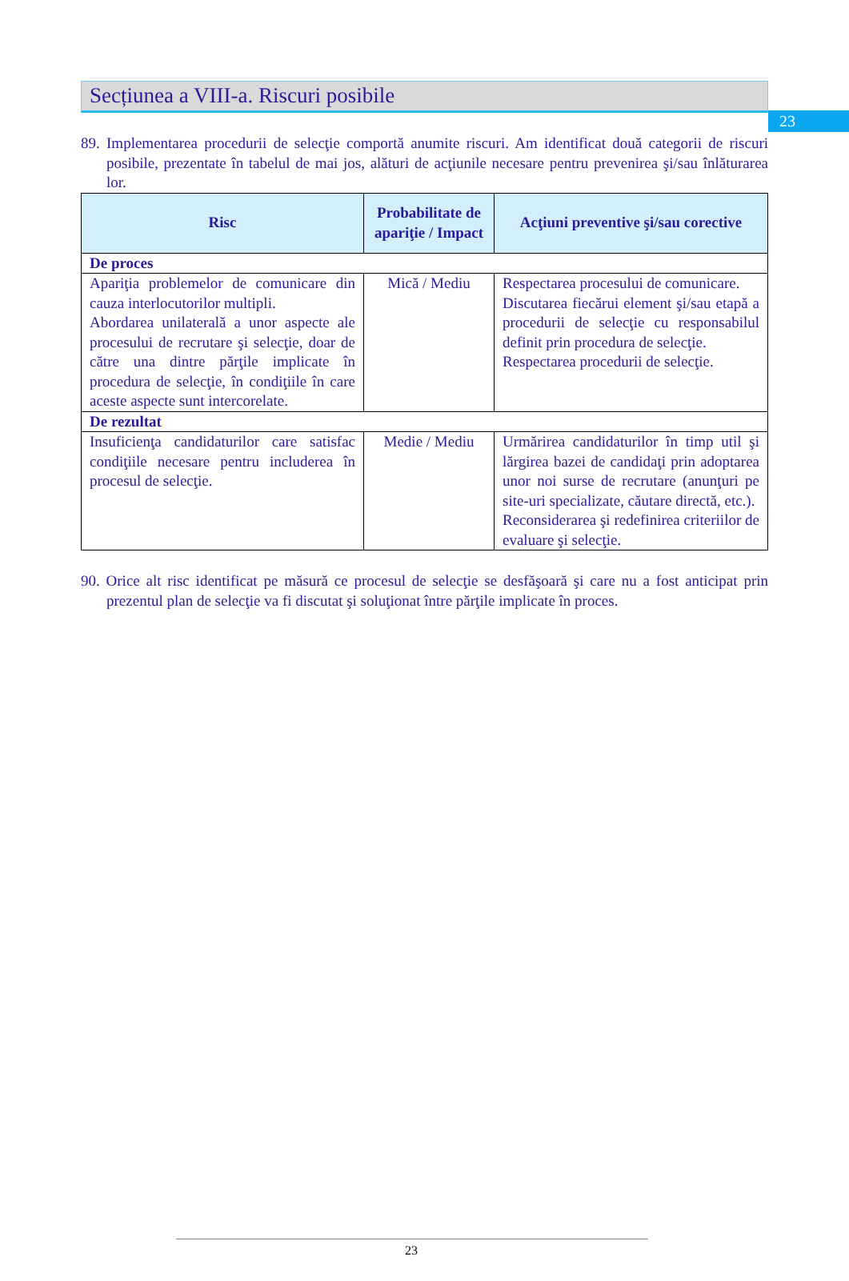23
Secțiunea a VIII-a. Riscuri posibile
89. Implementarea procedurii de selecţie comportă anumite riscuri. Am identificat două categorii de riscuri posibile, prezentate în tabelul de mai jos, alături de acţiunile necesare pentru prevenirea şi/sau înlăturarea lor.
| Risc | Probabilitate de apariţie / Impact | Acţiuni preventive şi/sau corective |
| --- | --- | --- |
| De proces | | |
| Apariţia problemelor de comunicare din cauza interlocutorilor multipli. Abordarea unilaterală a unor aspecte ale procesului de recrutare şi selecţie, doar de către una dintre părţile implicate în procedura de selecţie, în condiţiile în care aceste aspecte sunt intercorelate. | Mică / Mediu | Respectarea procesului de comunicare. Discutarea fiecărui element şi/sau etapă a procedurii de selecţie cu responsabilul definit prin procedura de selecţie. Respectarea procedurii de selecţie. |
| De rezultat | | |
| Insuficienţa candidaturilor care satisfac condiţiile necesare pentru includerea în procesul de selecţie. | Medie / Mediu | Urmărirea candidaturilor în timp util şi lărgirea bazei de candidaţi prin adoptarea unor noi surse de recrutare (anunţuri pe site-uri specializate, căutare directă, etc.). Reconsiderarea şi redefinirea criteriilor de evaluare şi selecţie. |
90. Orice alt risc identificat pe măsură ce procesul de selecţie se desfăşoară şi care nu a fost anticipat prin prezentul plan de selecţie va fi discutat şi soluţionat între părţile implicate în proces.
23